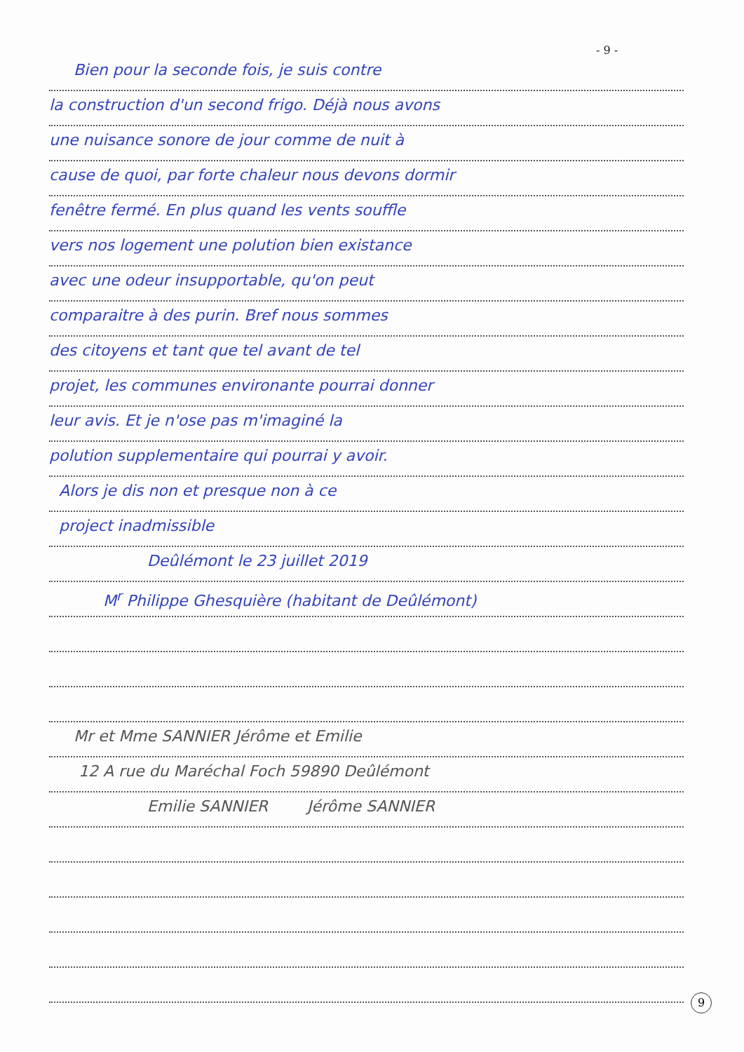- 9 -
Bien pour la seconde fois, je suis contre
la construction d'un second frigo. Déjà nous avons
une nuisance sonore de jour comme de nuit à
cause de quoi, par forte chaleur nous devons dormir
fenêtre fermé. En plus quand les vents souffle
vers nos logement une polution bien existance
avec une odeur insupportable, qu'on peut
comparaitre à des purin. Bref nous sommes
des citoyens et tant que tel avant de tel
projet, les communes environante pourrai donner
leur avis. Et je n'ose pas m'imaginé la
polution supplementaire qui pourrai y avoir.
Alors je dis non et presque non à ce
project inadmissible
Deûlémont le 23 juillet 2019
M<sup>r</sup> Philippe Ghesquière (habitant de Deûlémont)
Mr et Mme SANNIER Jérôme et Emilie
12 A rue du Maréchal Foch 59890 Deûlémont
Emilie SANNIER Jérôme SANNIER
9